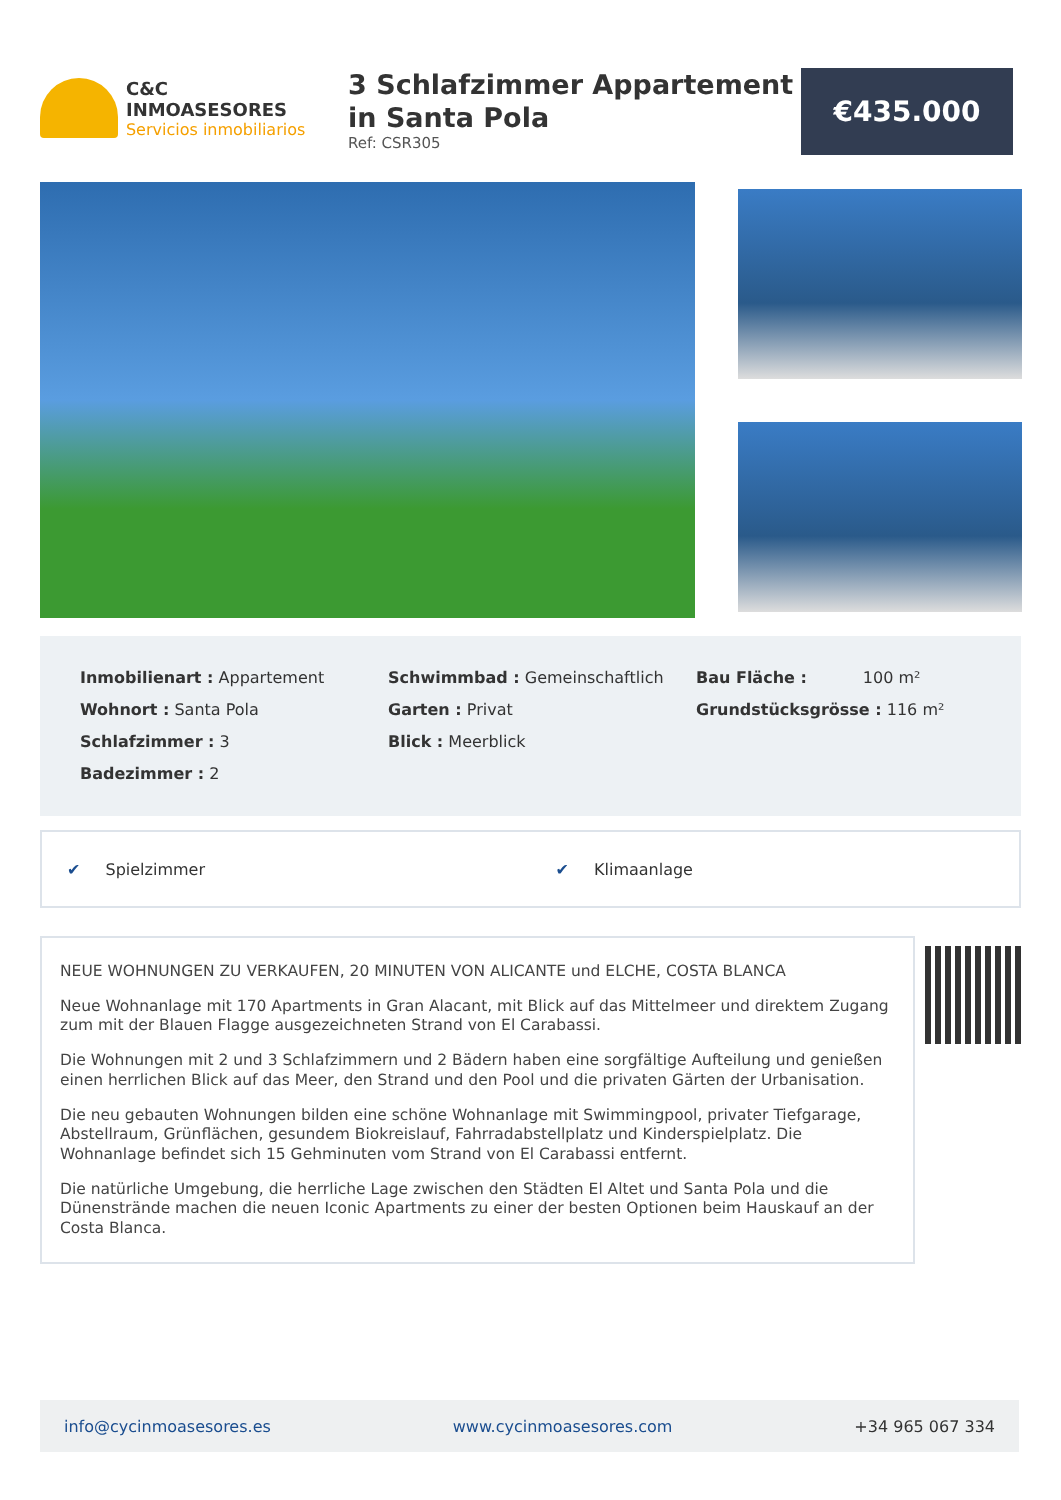C&C INMOASESORES
Servicios inmobiliarios
3 Schlafzimmer Appartement in Santa Pola
Ref: CSR305
€435.000
Inmobilienart : Appartement
Wohnort : Santa Pola
Schlafzimmer : 3
Badezimmer : 2
Schwimmbad : Gemeinschaftlich
Garten : Privat
Blick : Meerblick
Bau Fläche : 100 m²
Grundstücksgrösse : 116 m²
✔ Spielzimmer ✔ Klimaanlage
NEUE WOHNUNGEN ZU VERKAUFEN, 20 MINUTEN VON ALICANTE und ELCHE, COSTA BLANCA
Neue Wohnanlage mit 170 Apartments in Gran Alacant, mit Blick auf das Mittelmeer und direktem Zugang zum mit der Blauen Flagge ausgezeichneten Strand von El Carabassi.
Die Wohnungen mit 2 und 3 Schlafzimmern und 2 Bädern haben eine sorgfältige Aufteilung und genießen einen herrlichen Blick auf das Meer, den Strand und den Pool und die privaten Gärten der Urbanisation.
Die neu gebauten Wohnungen bilden eine schöne Wohnanlage mit Swimmingpool, privater Tiefgarage, Abstellraum, Grünflächen, gesundem Biokreislauf, Fahrradabstellplatz und Kinderspielplatz. Die Wohnanlage befindet sich 15 Gehminuten vom Strand von El Carabassi entfernt.
Die natürliche Umgebung, die herrliche Lage zwischen den Städten El Altet und Santa Pola und die Dünenstrände machen die neuen Iconic Apartments zu einer der besten Optionen beim Hauskauf an der Costa Blanca.
info@cycinmoasesores.es www.cycinmoasesores.com +34 965 067 334